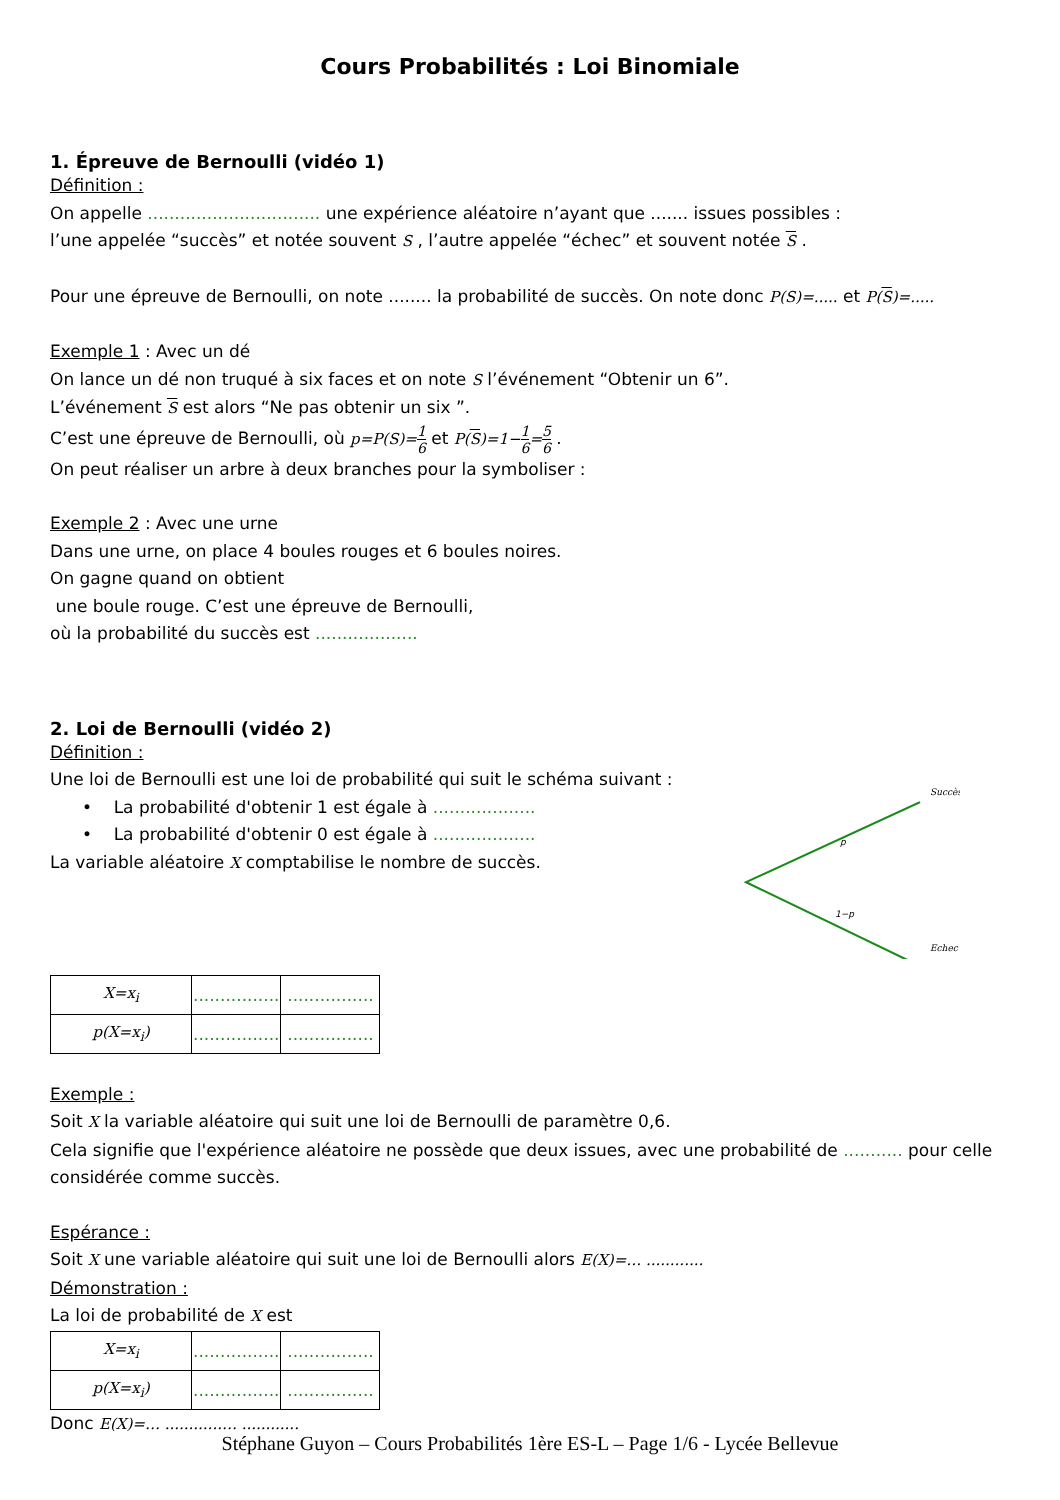Cours Probabilités : Loi Binomiale
1. Épreuve de Bernoulli (vidéo 1)
Définition :
On appelle ................................ une expérience aléatoire n’ayant que ....... issues possibles :
l’une appelée “succès” et notée souvent S , l’autre appelée “échec” et souvent notée S .
Pour une épreuve de Bernoulli, on note ........ la probabilité de succès. On note donc P(S)=..... et P(S)=.....
Exemple 1 : Avec un dé
On lance un dé non truqué à six faces et on note S l’événement “Obtenir un 6”.
L’événement S est alors “Ne pas obtenir un six ”.
C’est une épreuve de Bernoulli, où p=P(S)=1 6 et P(S)=1−1 6=5 6 .
On peut réaliser un arbre à deux branches pour la symboliser :
Exemple 2 : Avec une urne
Dans une urne, on place 4 boules rouges et 6 boules noires.
On gagne quand on obtient
une boule rouge. C’est une épreuve de Bernoulli,
où la probabilité du succès est ...................
2. Loi de Bernoulli (vidéo 2)
Définition :
Une loi de Bernoulli est une loi de probabilité qui suit le schéma suivant :
• La probabilité d'obtenir 1 est égale à ...................
• La probabilité d'obtenir 0 est égale à ...................
La variable aléatoire X comptabilise le nombre de succès.
Succès
p
1−p
Echec
| X=x<sub>i</sub> | ................ | ................ |
| p(X=x<sub>i</sub>) | ................ | ................ |
Exemple :
Soit X la variable aléatoire qui suit une loi de Bernoulli de paramètre 0,6.
Cela signifie que l'expérience aléatoire ne possède que deux issues, avec une probabilité de ........... pour celle considérée comme succès.
Espérance :
Soit X une variable aléatoire qui suit une loi de Bernoulli alors E(X)=… ............
Démonstration :
La loi de probabilité de X est
| X=x<sub>i</sub> | ................ | ................ |
| p(X=x<sub>i</sub>) | ................ | ................ |
Donc E(X)=… ............… ............
Stéphane Guyon – Cours Probabilités 1ère ES-L – Page 1/6 - Lycée Bellevue